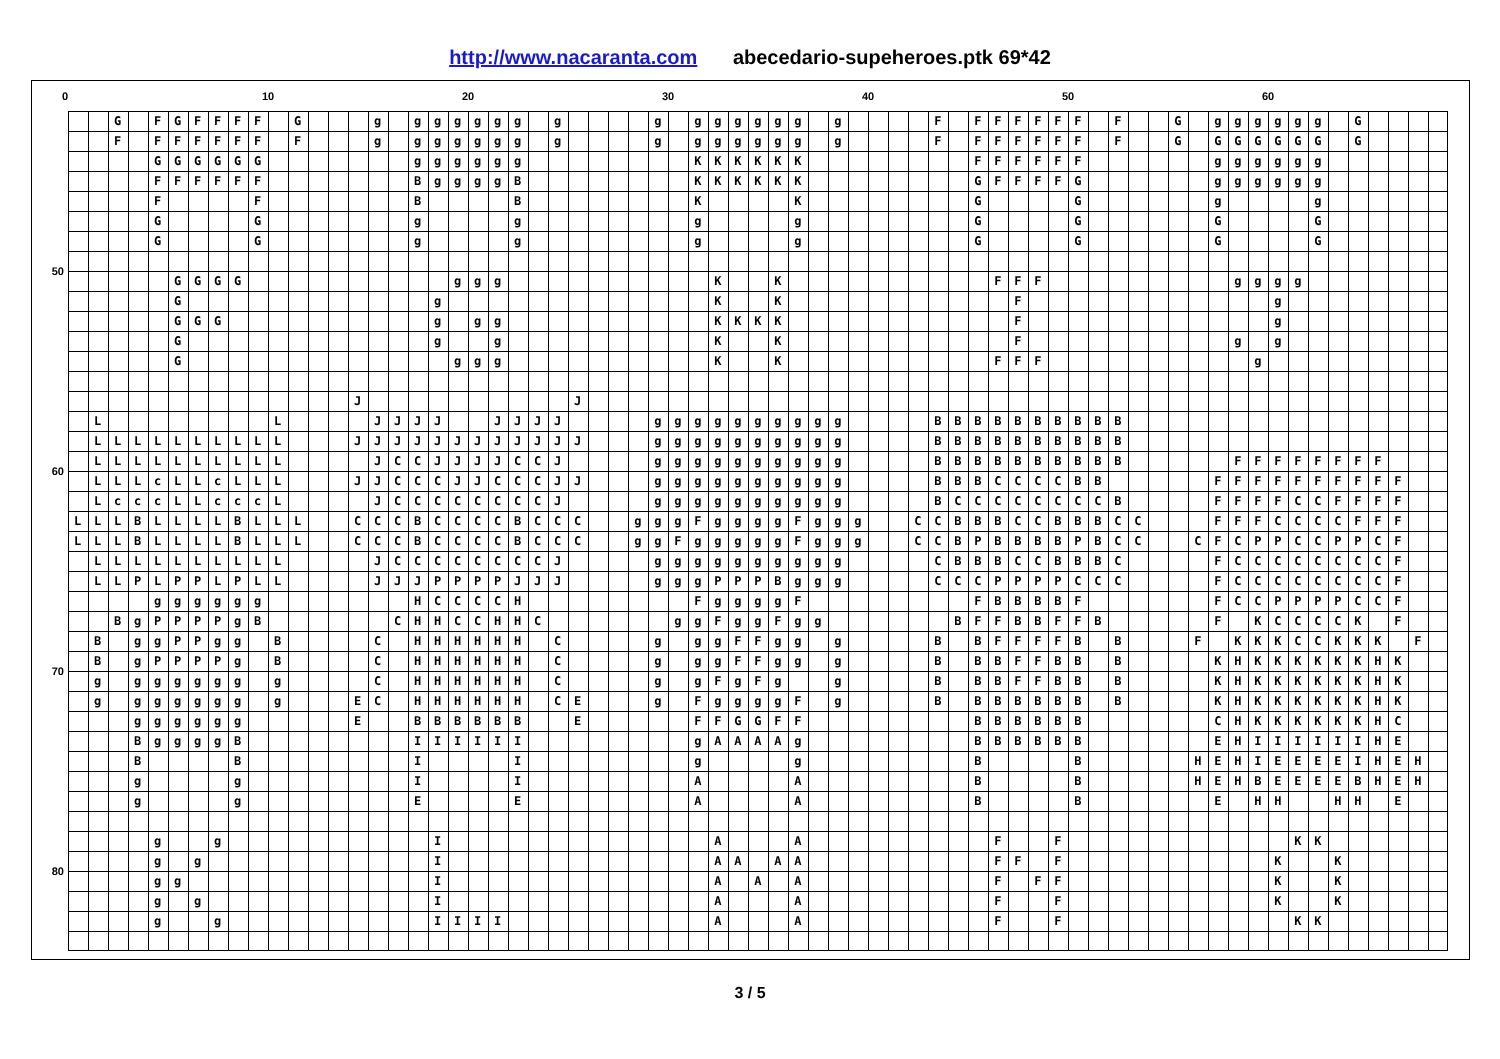http://www.nacaranta.com abecedario-supeheroes.ptk 69*42
0 10 20 30 40 50 60
50
60
70
80
  G FGFFFF G   g gggggg g    g gggggg g    F FFFFFF F  G gggggg G    
  F FFFFFF F   g gggggg g    g gggggg g    F FFFFFF F  G GGGGGG G    
    GGGGGG       gggggg        KKKKKK        FFFFFF      gggggg      
    FFFFFF       BggggB        KKKKKK        GFFFFG      gggggg      
    F    F       B    B        K    K        G    G      g    g      
    G    G       g    g        g    g        G    G      G    G      
    G    G       g    g        g    g        G    G      G    G      
 
     GGGG          ggg          K  K          FFF         gggg       
     G            g             K  K           F            g        
     GGG          g gg          KKKK           F            g        
     G            g  g          K  K           F          g g        
     G             ggg          K  K          FFF          g         
 
              J          J                                           
 L        L    JJJJ  JJJJ    gggggggggg    BBBBBBBBBB                
 LLLLLLLLLL   JJJJJJJJJJJJ   gggggggggg    BBBBBBBBBB                
 LLLLLLLLLL    JCCJJJJCCJ    gggggggggg    BBBBBBBBBB     FFFFFFFF   
 LLLcLLcLLL   JJCCCJJCCCJJ   gggggggggg    BBBCCCCBB     FFFFFFFFFF  
 LcccLLcccL    JCCCCCCCCJ    gggggggggg    BCCCCCCCCB    FFFFCCFFFF  
LLLBLLLLBLLL  CCCBCCCCBCCC  gggFggggFggg  CCBBBCCBBBCC   FFFCCCCFFF  
LLLBLLLLBLLL  CCCBCCCCBCCC  ggFgggggFggg  CCBPBBBBPBCC  CFCPPCCPPCF  
 LLLLLLLLLL    JCCCCCCCCJ    gggggggggg    CBBBCCBBBC    FCCCCCCCCF  
 LLPLPPLPLL    JJJPPPPJJJ    gggPPPBggg    CCCPPPPCCC    FCCCCCCCCF  
    gggggg       HCCCCH        FggggF        FBBBBF      FCCPPPPCCF  
  BgPPPPgB      CHHCCHHC      ggFggFgg      BFFBBFFB     F KCCCCK F  
 B ggPPgg B    C HHHHHH C    g ggFFgg g    B BFFFFB B   F KKKCCKKK F 
 B gPPPPg B    C HHHHHH C    g ggFFgg g    B BBFFBB B    KHKKKKKKHK  
 g gggggg g    C HHHHHH C    g gFgFg  g    B BBFFBB B    KHKKKKKKHK  
 g gggggg g   EC HHHHHH CE   g FggggF g    B BBBBBB B    KHKKKKKKHK  
   gggggg     E  BBBBBB  E     FFGGFF        BBBBBB      CHKKKKKKHC  
   BggggB        IIIIII        gAAAAg        BBBBBB      EHIIIIIIHE  
   B    B        I    I        g    g        B    B     HEHIEEEEIHEH 
   g    g        I    I        A    A        B    B     HEHBEEEEBHEH 
   g    g        E    E        A    A        B    B      E HH  HH E  
 
    g  g          I             A   A         F  F           KK      
    g g           I             AA AA         FF F          K  K     
    gg            I             A A A         F FF          K  K     
    g g           I             A   A         F  F          K  K     
    g  g          IIII          A   A         F  F           KK      
 
3 / 5